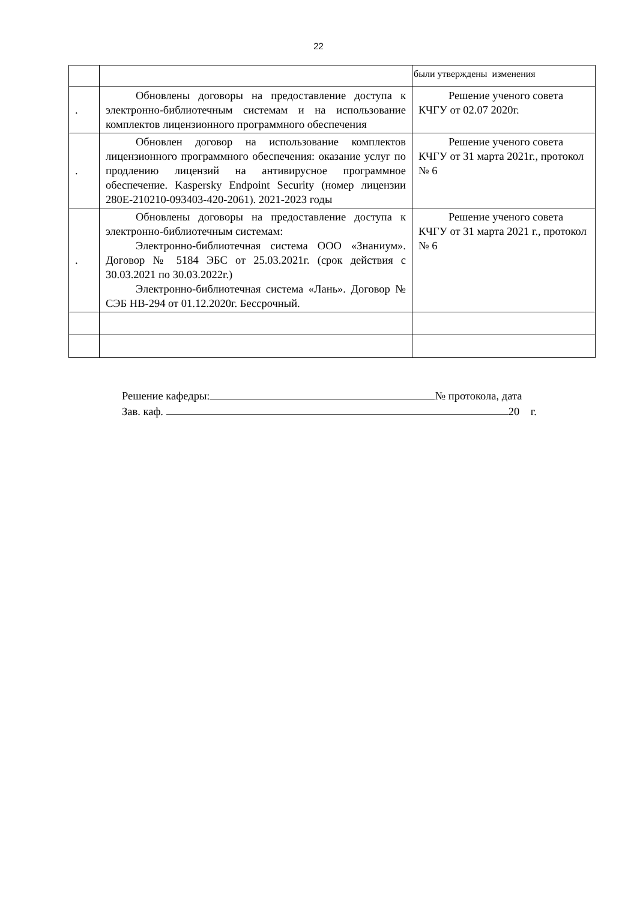22
| | | были утверждены изменения |
| . | Обновлены договоры на предоставление доступа к электронно-библиотечным системам и на использование комплектов лицензионного программного обеспечения | Решение ученого совета КЧГУ от 02.07 2020г. |
| . | Обновлен договор на использование комплектов лицензионного программного обеспечения: оказание услуг по продлению лицензий на антивирусное программное обеспечение. Kaspersky Endpoint Security (номер лицензии 280E-210210-093403-420-2061). 2021-2023 годы | Решение ученого совета КЧГУ от 31 марта 2021г., протокол № 6 |
| . | Обновлены договоры на предоставление доступа к электронно-библиотечным системам: Электронно-библиотечная система ООО «Знаниум». Договор № 5184 ЭБС от 25.03.2021г. (срок действия с 30.03.2021 по 30.03.2022г.) Электронно-библиотечная система «Лань». Договор № СЭБ НВ-294 от 01.12.2020г. Бессрочный. | Решение ученого совета КЧГУ от 31 марта 2021 г., протокол № 6 |
Решение кафедры: № протокола, дата
Зав. каф. 20 г.